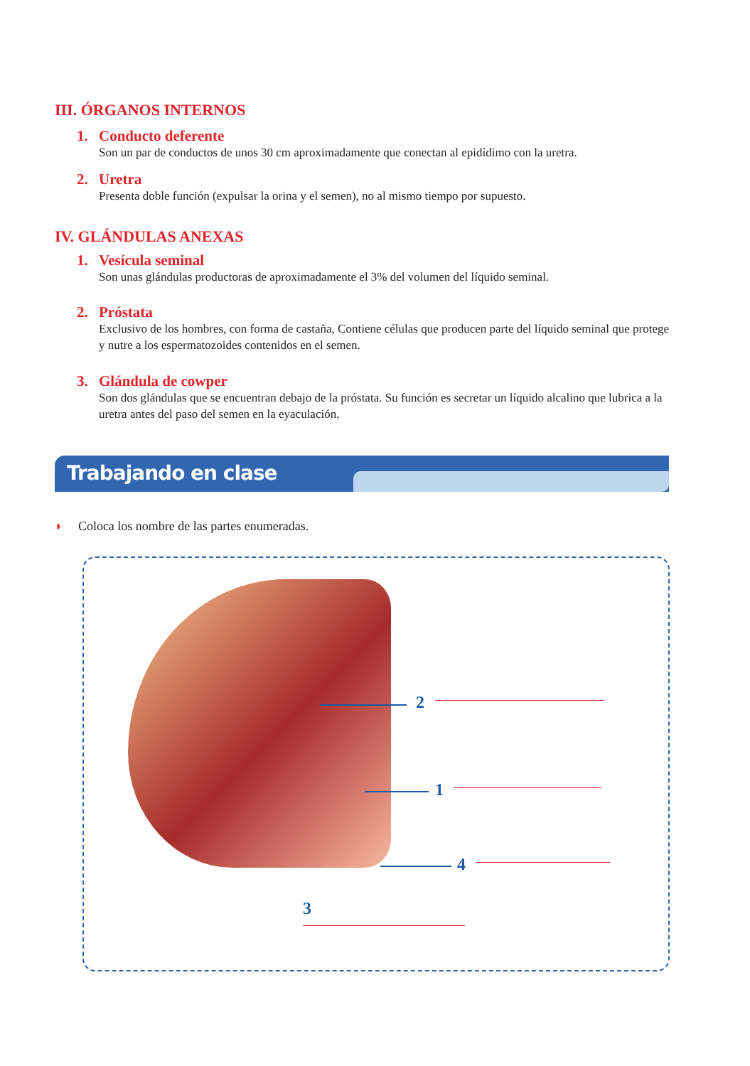III. ÓRGANOS INTERNOS
1. Conducto deferente
Son un par de conductos de unos 30 cm aproximadamente que conectan al epidídimo con la uretra.
2. Uretra
Presenta doble función (expulsar la orina y el semen), no al mismo tiempo por supuesto.
IV. GLÁNDULAS ANEXAS
1. Vesícula seminal
Son unas glándulas productoras de aproximadamente el 3% del volumen del líquido seminal.
2. Próstata
Exclusivo de los hombres, con forma de castaña, Contiene células que producen parte del líquido seminal que protege y nutre a los espermatozoides contenidos en el semen.
3. Glándula de cowper
Son dos glándulas que se encuentran debajo de la próstata. Su función es secretar un líquido alcalino que lubrica a la uretra antes del paso del semen en la eyaculación.
Trabajando en clase
◗ Coloca los nombre de las partes enumeradas.
2
1
4
3